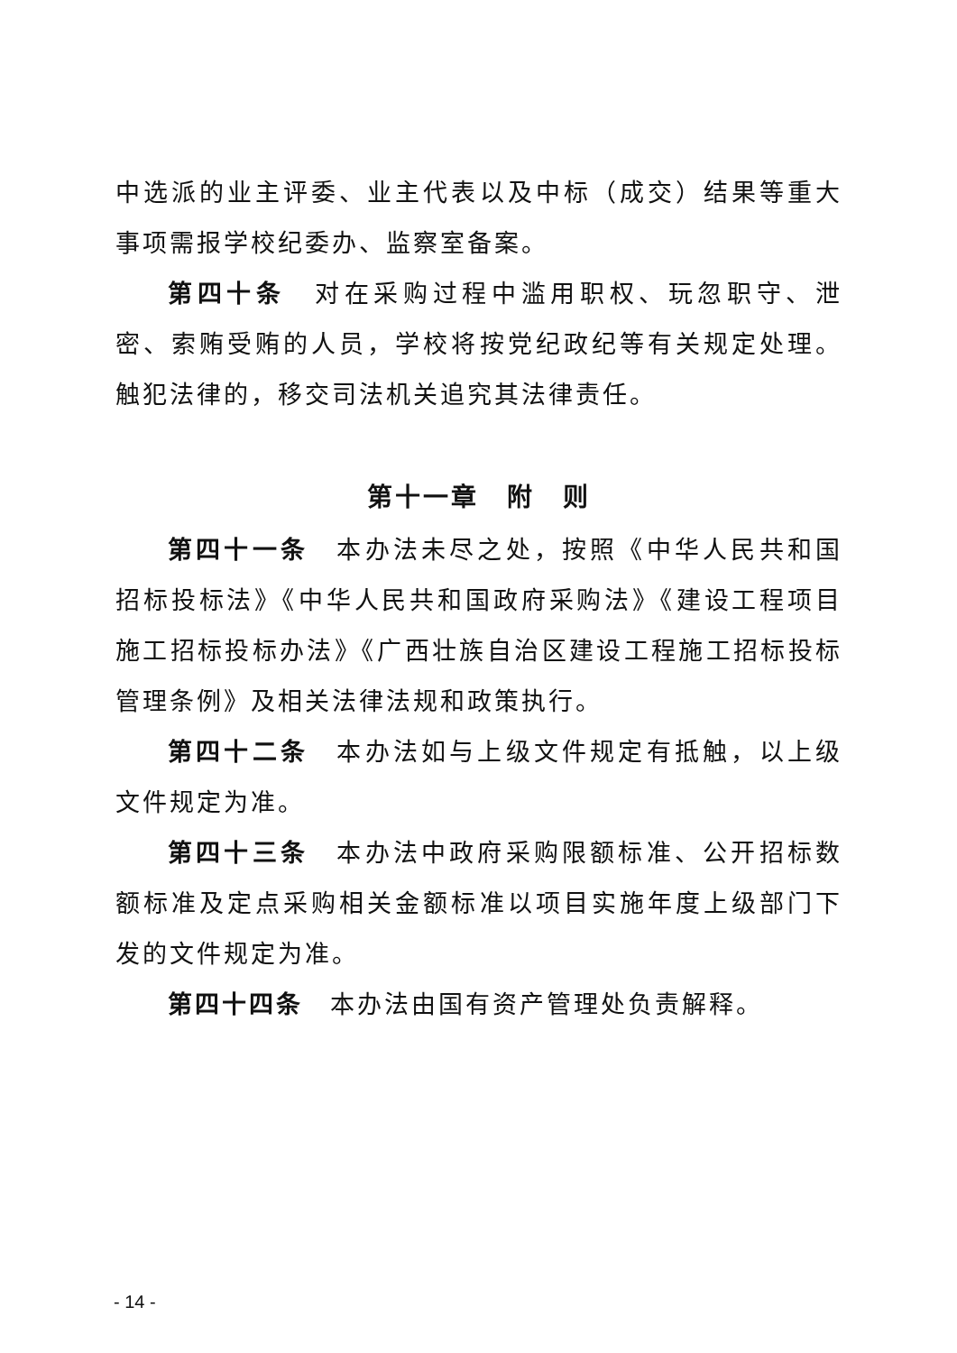中选派的业主评委、业主代表以及中标（成交）结果等重大事项需报学校纪委办、监察室备案。
第四十条　对在采购过程中滥用职权、玩忽职守、泄密、索贿受贿的人员，学校将按党纪政纪等有关规定处理。触犯法律的，移交司法机关追究其法律责任。
第十一章　附　则
第四十一条　本办法未尽之处，按照《中华人民共和国招标投标法》《中华人民共和国政府采购法》《建设工程项目施工招标投标办法》《广西壮族自治区建设工程施工招标投标管理条例》及相关法律法规和政策执行。
第四十二条　本办法如与上级文件规定有抵触，以上级文件规定为准。
第四十三条　本办法中政府采购限额标准、公开招标数额标准及定点采购相关金额标准以项目实施年度上级部门下发的文件规定为准。
第四十四条　本办法由国有资产管理处负责解释。
- 14 -